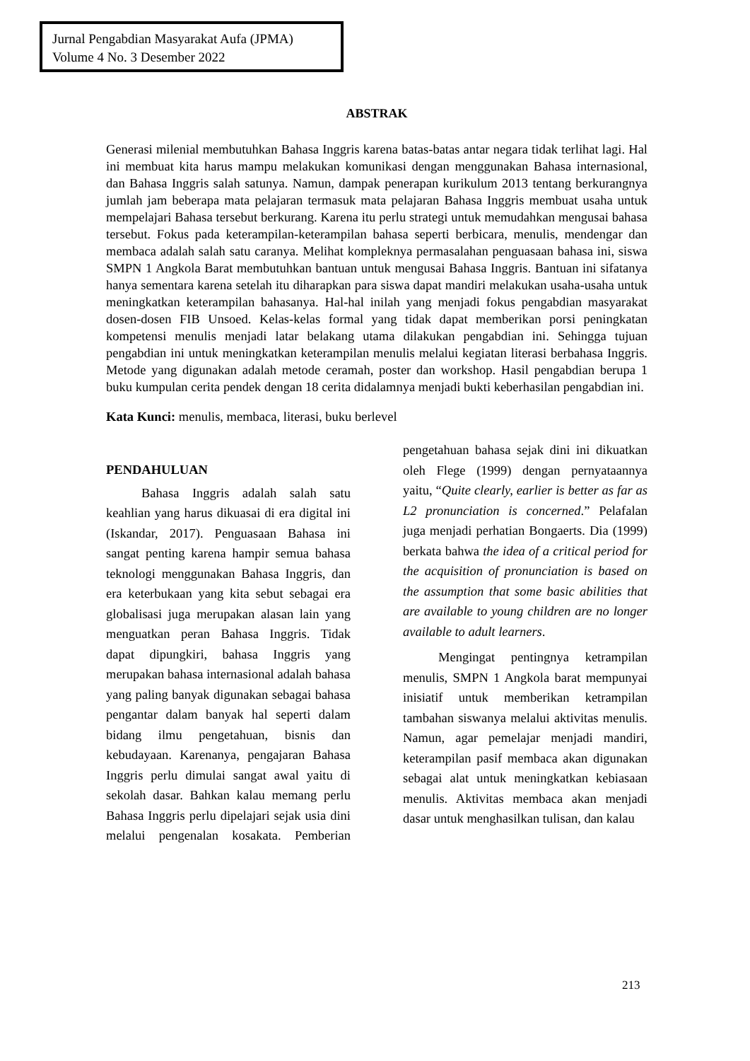Jurnal Pengabdian Masyarakat Aufa (JPMA)
Volume 4 No. 3 Desember 2022
ABSTRAK
Generasi milenial membutuhkan Bahasa Inggris karena batas-batas antar negara tidak terlihat lagi. Hal ini membuat kita harus mampu melakukan komunikasi dengan menggunakan Bahasa internasional, dan Bahasa Inggris salah satunya. Namun, dampak penerapan kurikulum 2013 tentang berkurangnya jumlah jam beberapa mata pelajaran termasuk mata pelajaran Bahasa Inggris membuat usaha untuk mempelajari Bahasa tersebut berkurang. Karena itu perlu strategi untuk memudahkan mengusai bahasa tersebut. Fokus pada keterampilan-keterampilan bahasa seperti berbicara, menulis, mendengar dan membaca adalah salah satu caranya. Melihat kompleknya permasalahan penguasaan bahasa ini, siswa SMPN 1 Angkola Barat membutuhkan bantuan untuk mengusai Bahasa Inggris. Bantuan ini sifatanya hanya sementara karena setelah itu diharapkan para siswa dapat mandiri melakukan usaha-usaha untuk meningkatkan keterampilan bahasanya. Hal-hal inilah yang menjadi fokus pengabdian masyarakat dosen-dosen FIB Unsoed. Kelas-kelas formal yang tidak dapat memberikan porsi peningkatan kompetensi menulis menjadi latar belakang utama dilakukan pengabdian ini. Sehingga tujuan pengabdian ini untuk meningkatkan keterampilan menulis melalui kegiatan literasi berbahasa Inggris. Metode yang digunakan adalah metode ceramah, poster dan workshop. Hasil pengabdian berupa 1 buku kumpulan cerita pendek dengan 18 cerita didalamnya menjadi bukti keberhasilan pengabdian ini.
Kata Kunci: menulis, membaca, literasi, buku berlevel
PENDAHULUAN
Bahasa Inggris adalah salah satu keahlian yang harus dikuasai di era digital ini (Iskandar, 2017). Penguasaan Bahasa ini sangat penting karena hampir semua bahasa teknologi menggunakan Bahasa Inggris, dan era keterbukaan yang kita sebut sebagai era globalisasi juga merupakan alasan lain yang menguatkan peran Bahasa Inggris. Tidak dapat dipungkiri, bahasa Inggris yang merupakan bahasa internasional adalah bahasa yang paling banyak digunakan sebagai bahasa pengantar dalam banyak hal seperti dalam bidang ilmu pengetahuan, bisnis dan kebudayaan. Karenanya, pengajaran Bahasa Inggris perlu dimulai sangat awal yaitu di sekolah dasar. Bahkan kalau memang perlu Bahasa Inggris perlu dipelajari sejak usia dini melalui pengenalan kosakata. Pemberian pengetahuan bahasa sejak dini ini dikuatkan oleh Flege (1999) dengan pernyataannya yaitu, “Quite clearly, earlier is better as far as L2 pronunciation is concerned.” Pelafalan juga menjadi perhatian Bongaerts. Dia (1999) berkata bahwa the idea of a critical period for the acquisition of pronunciation is based on the assumption that some basic abilities that are available to young children are no longer available to adult learners.
Mengingat pentingnya ketrampilan menulis, SMPN 1 Angkola barat mempunyai inisiatif untuk memberikan ketrampilan tambahan siswanya melalui aktivitas menulis. Namun, agar pemelajar menjadi mandiri, keterampilan pasif membaca akan digunakan sebagai alat untuk meningkatkan kebiasaan menulis. Aktivitas membaca akan menjadi dasar untuk menghasilkan tulisan, dan kalau
213